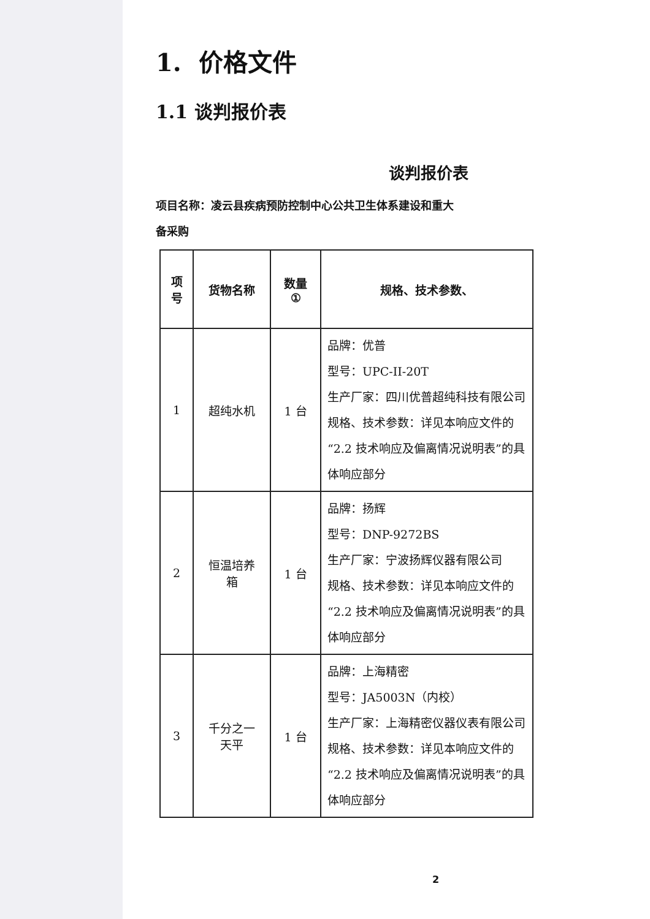1. 价格文件
1.1 谈判报价表
谈判报价表
项目名称：凌云县疾病预防控制中心公共卫生体系建设和重大
备采购
| 项 号 | 货物名称 | 数量 ① | 规格、技术参数、 |
| --- | --- | --- | --- |
| 1 | 超纯水机 | 1 台 | 品牌：优普 型号：UPC-II-20T 生产厂家：四川优普超纯科技有限公司 规格、技术参数：详见本响应文件的“2.2 技术响应及偏离情况说明表”的具体响应部分 |
| 2 | 恒温培养 箱 | 1 台 | 品牌：扬辉 型号：DNP-9272BS 生产厂家：宁波扬辉仪器有限公司 规格、技术参数：详见本响应文件的“2.2 技术响应及偏离情况说明表”的具体响应部分 |
| 3 | 千分之一 天平 | 1 台 | 品牌：上海精密 型号：JA5003N（内校） 生产厂家：上海精密仪器仪表有限公司 规格、技术参数：详见本响应文件的“2.2 技术响应及偏离情况说明表”的具体响应部分 |
2